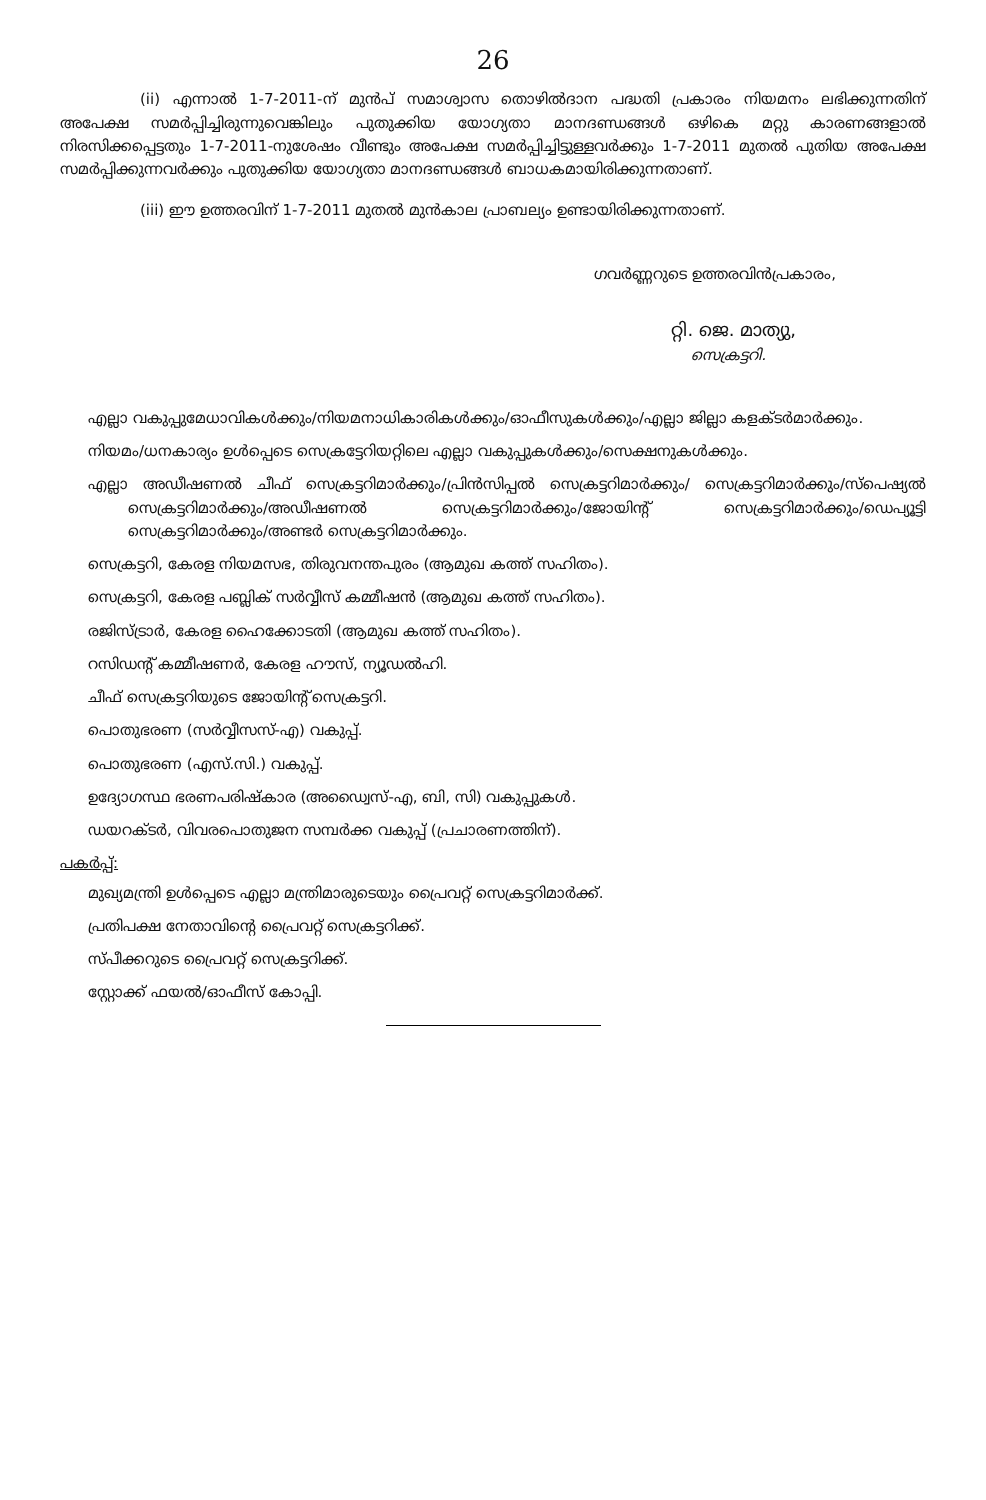26
(ii) എന്നാൽ 1-7-2011-ന് മുൻപ് സമാശ്വാസ തൊഴിൽദാന പദ്ധതി പ്രകാരം നിയമനം ലഭിക്കുന്നതിന് അപേക്ഷ സമർപ്പിച്ചിരുന്നുവെങ്കിലും പുതുക്കിയ യോഗ്യതാ മാനദണ്ഡങ്ങൾ ഒഴികെ മറ്റു കാരണങ്ങളാൽ നിരസിക്കപ്പെട്ടതും 1-7-2011-നുശേഷം വീണ്ടും അപേക്ഷ സമർപ്പിച്ചിട്ടുള്ളവർക്കും 1-7-2011 മുതൽ പുതിയ അപേക്ഷ സമർപ്പിക്കുന്നവർക്കും പുതുക്കിയ യോഗ്യതാ മാനദണ്ഡങ്ങൾ ബാധകമായിരിക്കുന്നതാണ്.
(iii) ഈ ഉത്തരവിന് 1-7-2011 മുതൽ മുൻകാല പ്രാബല്യം ഉണ്ടായിരിക്കുന്നതാണ്.
ഗവർണ്ണറുടെ ഉത്തരവിൻപ്രകാരം,
റ്റി. ജെ. മാത്യു,
സെക്രട്ടറി.
എല്ലാ വകുപ്പുമേധാവികൾക്കും/നിയമനാധികാരികൾക്കും/ഓഫീസുകൾക്കും/എല്ലാ ജില്ലാ കളക്ടർമാർക്കും.
നിയമം/ധനകാര്യം ഉൾപ്പെടെ സെക്രട്ടേറിയറ്റിലെ എല്ലാ വകുപ്പുകൾക്കും/സെക്ഷനുകൾക്കും.
എല്ലാ അഡീഷണൽ ചീഫ് സെക്രട്ടറിമാർക്കും/പ്രിൻസിപ്പൽ സെക്രട്ടറിമാർക്കും/ സെക്രട്ടറിമാർക്കും/സ്പെഷ്യൽ സെക്രട്ടറിമാർക്കും/അഡീഷണൽ സെക്രട്ടറിമാർക്കും/ജോയിന്റ് സെക്രട്ടറിമാർക്കും/ഡെപ്യൂട്ടി സെക്രട്ടറിമാർക്കും/അണ്ടർ സെക്രട്ടറിമാർക്കും.
സെക്രട്ടറി, കേരള നിയമസഭ, തിരുവനന്തപുരം (ആമുഖ കത്ത് സഹിതം).
സെക്രട്ടറി, കേരള പബ്ലിക് സർവ്വീസ് കമ്മീഷൻ (ആമുഖ കത്ത് സഹിതം).
രജിസ്ട്രാർ, കേരള ഹൈക്കോടതി (ആമുഖ കത്ത് സഹിതം).
റസിഡന്റ് കമ്മീഷണർ, കേരള ഹൗസ്, ന്യൂഡൽഹി.
ചീഫ് സെക്രട്ടറിയുടെ ജോയിന്റ് സെക്രട്ടറി.
പൊതുഭരണ (സർവ്വീസസ്-എ) വകുപ്പ്.
പൊതുഭരണ (എസ്.സി.) വകുപ്പ്.
ഉദ്യോഗസ്ഥ ഭരണപരിഷ്കാര (അഡ്വൈസ്-എ, ബി, സി) വകുപ്പുകൾ.
ഡയറക്ടർ, വിവരപൊതുജന സമ്പർക്ക വകുപ്പ് (പ്രചാരണത്തിന്).
പകർപ്പ്:
മുഖ്യമന്ത്രി ഉൾപ്പെടെ എല്ലാ മന്ത്രിമാരുടെയും പ്രൈവറ്റ് സെക്രട്ടറിമാർക്ക്.
പ്രതിപക്ഷ നേതാവിന്റെ പ്രൈവറ്റ് സെക്രട്ടറിക്ക്.
സ്പീക്കറുടെ പ്രൈവറ്റ് സെക്രട്ടറിക്ക്.
സ്റ്റോക്ക് ഫയൽ/ഓഫീസ് കോപ്പി.